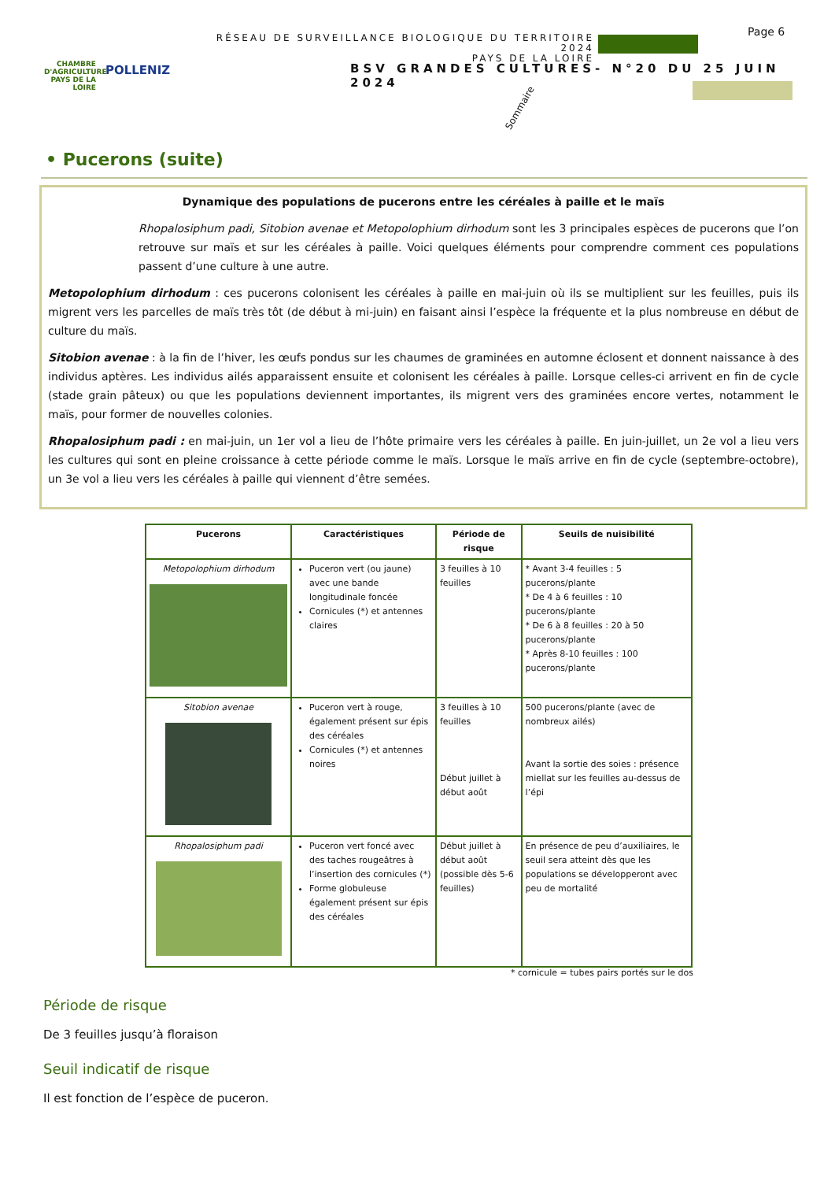CHAMBRE D'AGRICULTURE
PAYS DE LA LOIRE
POLLENIZ
RÉSEAU DE SURVEILLANCE BIOLOGIQUE DU TERRITOIRE 2024
PAYS DE LA LOIRE
Page 6
BSV GRANDES CULTURES- N°20 DU 25 JUIN 2024
Sommaire
• Pucerons (suite)
Dynamique des populations de pucerons entre les céréales à paille et le maïs
Rhopalosiphum padi, Sitobion avenae et Metopolophium dirhodum sont les 3 principales espèces de pucerons que l’on retrouve sur maïs et sur les céréales à paille. Voici quelques éléments pour comprendre comment ces populations passent d’une culture à une autre.
Metopolophium dirhodum : ces pucerons colonisent les céréales à paille en mai-juin où ils se multiplient sur les feuilles, puis ils migrent vers les parcelles de maïs très tôt (de début à mi-juin) en faisant ainsi l’espèce la fréquente et la plus nombreuse en début de culture du maïs.
Sitobion avenae : à la fin de l’hiver, les œufs pondus sur les chaumes de graminées en automne éclosent et donnent naissance à des individus aptères. Les individus ailés apparaissent ensuite et colonisent les céréales à paille. Lorsque celles-ci arrivent en fin de cycle (stade grain pâteux) ou que les populations deviennent importantes, ils migrent vers des graminées encore vertes, notamment le maïs, pour former de nouvelles colonies.
Rhopalosiphum padi : en mai-juin, un 1er vol a lieu de l’hôte primaire vers les céréales à paille. En juin-juillet, un 2e vol a lieu vers les cultures qui sont en pleine croissance à cette période comme le maïs. Lorsque le maïs arrive en fin de cycle (septembre-octobre), un 3e vol a lieu vers les céréales à paille qui viennent d’être semées.
| Pucerons | Caractéristiques | Période de risque | Seuils de nuisibilité |
| --- | --- | --- | --- |
| Metopolophium dirhodum | Puceron vert (ou jaune) avec une bande longitudinale foncée Cornicules (*) et antennes claires | 3 feuilles à 10 feuilles | * Avant 3-4 feuilles : 5 pucerons/plante * De 4 à 6 feuilles : 10 pucerons/plante * De 6 à 8 feuilles : 20 à 50 pucerons/plante * Après 8-10 feuilles : 100 pucerons/plante |
| Sitobion avenae | Puceron vert à rouge, également présent sur épis des céréales Cornicules (*) et antennes noires | 3 feuilles à 10 feuilles Début juillet à début août | 500 pucerons/plante (avec de nombreux ailés) Avant la sortie des soies : présence miellat sur les feuilles au-dessus de l’épi |
| Rhopalosiphum padi | Puceron vert foncé avec des taches rougeâtres à l’insertion des cornicules (*) Forme globuleuse également présent sur épis des céréales | Début juillet à début août (possible dès 5-6 feuilles) | En présence de peu d’auxiliaires, le seuil sera atteint dès que les populations se développeront avec peu de mortalité |
* cornicule = tubes pairs portés sur le dos
Période de risque
De 3 feuilles jusqu’à floraison
Seuil indicatif de risque
Il est fonction de l’espèce de puceron.